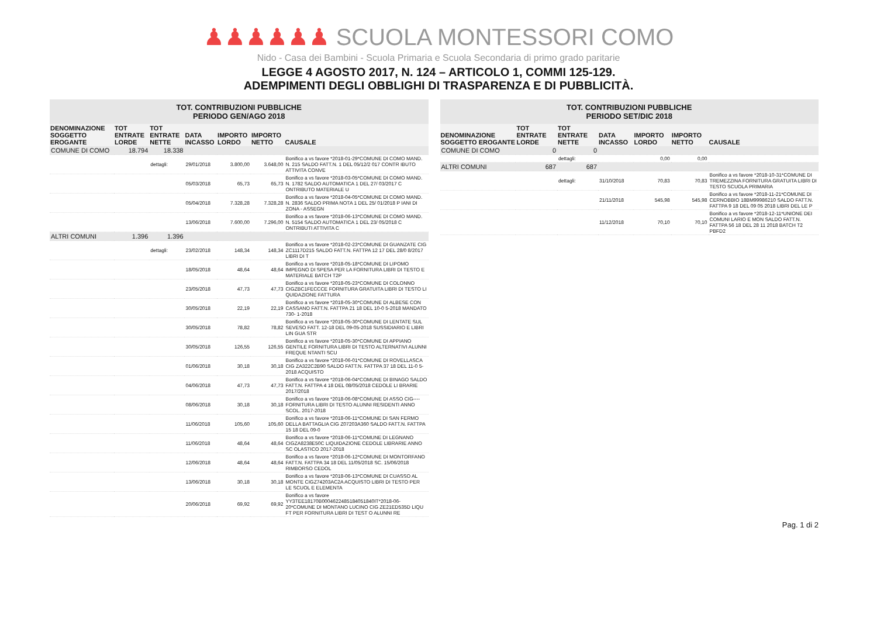♟♟♟♟♟♟ SCUOLA MONTESSORI COMO
Nido - Casa dei Bambini - Scuola Primaria e Scuola Secondaria di primo grado paritarie
LEGGE 4 AGOSTO 2017, N. 124 – ARTICOLO 1, COMMI 125-129.
ADEMPIMENTI DEGLI OBBLIGHI DI TRASPARENZA E DI PUBBLICITÀ.
| TOT. CONTRIBUZIONI PUBBLICHE PERIODO GEN/AGO 2018 | | | | | | |
| --- | --- | --- | --- | --- | --- | --- |
| DENOMINAZIONE SOGGETTO EROGANTE | TOT ENTRATE LORDE | TOT ENTRATE NETTE | DATA INCASSO | IMPORTO LORDO | IMPORTO NETTO | CAUSALE |
| COMUNE DI COMO | 18.794 | 18.338 | | | | |
| | | dettagli: | 29/01/2018 | 3.800,00 | 3.648,00 | Bonifico a vs favore *2018-01-29*COMUNE DI COMO MAND. N. 215 SALDO FATT.N. 1 DEL 05/12/2 017 CONTR IBUTO ATTIVITA CONVE |
| | | | 05/03/2018 | 65,73 | 65,73 | Bonifico a vs favore *2018-03-05*COMUNE DI COMO MAND. N. 1782 SALDO AUTOMATICA 1 DEL 27/ 03/2017 C ONTRIBUTO MATERIALE U |
| | | | 05/04/2018 | 7.328,28 | 7.328,28 | Bonifico a vs favore *2018-04-05*COMUNE DI COMO MAND. N. 2836 SALDO PRIMA NOTA 1 DEL 25/ 01/2018 P IANI DI ZONA - ASSEGN |
| | | | 13/06/2018 | 7.600,00 | 7.296,00 | Bonifico a vs favore *2018-06-13*COMUNE DI COMO MAND. N. 5154 SALDO AUTOMATICA 1 DEL 23/ 05/2018 C ONTRIBUTI ATTIVITA C |
| ALTRI COMUNI | 1.396 | 1.396 | | | | |
| | | dettagli: | 23/02/2018 | 148,34 | 148,34 | Bonifico a vs favore *2018-02-23*COMUNE DI GUANZATE CIG ZC1117D215 SALDO FATT.N. FATTPA 12 17 DEL 28/0 8/2017 LIBRI DI T |
| | | | 18/05/2018 | 48,64 | 48,64 | Bonifico a vs favore *2018-05-18*COMUNE DI LIPOMO IMPEGNO DI SPESA PER LA FORNITURA LIBRI DI TESTO E MATERIALE BATCH T2P |
| | | | 23/05/2018 | 47,73 | 47,73 | Bonifico a vs favore *2018-05-23*COMUNE DI COLONNO CIGZBC1FECCCE FORNITURA GRATUITA LIBRI DI TESTO LI QUIDAZIONE FATTURA |
| | | | 30/05/2018 | 22,19 | 22,19 | Bonifico a vs favore *2018-05-30*COMUNE DI ALBESE CON CASSANO FATT.N. FATTPA 21 18 DEL 10-0 5-2018 MANDATO 730- 1-2018 |
| | | | 30/05/2018 | 78,82 | 78,82 | Bonifico a vs favore *2018-05-30*COMUNE DI LENTATE SUL SEVESO FATT. 12-18 DEL 09-05-2018 SUSSIDIARIO E LIBRI LIN GUA STR |
| | | | 30/05/2018 | 126,55 | 126,55 | Bonifico a vs favore *2018-05-30*COMUNE DI APPIANO GENTILE FORNITURA LIBRI DI TESTO ALTERNATIVI ALUNNI FREQUE NTANTI SCU |
| | | | 01/06/2018 | 30,18 | 30,18 | Bonifico a vs favore *2018-06-01*COMUNE DI ROVELLASCA CIG ZA322C2B90 SALDO FATT.N. FATTPA 37 18 DEL 11-0 5-2018 ACQUISTO |
| | | | 04/06/2018 | 47,73 | 47,73 | Bonifico a vs favore *2018-06-04*COMUNE DI BINAGO SALDO FATT.N. FATTPA 4 18 DEL 08/05/2018 CEDOLE LI BRARIE 2017/2018 |
| | | | 08/06/2018 | 30,18 | 30,18 | Bonifico a vs favore *2018-06-08*COMUNE DI ASSO CIG---- FORNITURA LIBRI DI TESTO ALUNNI RESIDENTI ANNO SCOL. 2017-2018 |
| | | | 11/06/2018 | 105,60 | 105,60 | Bonifico a vs favore *2018-06-11*COMUNE DI SAN FERMO DELLA BATTAGLIA CIG Z07203A360 SALDO FATT.N. FATTPA 15 18 DEL 09-0 |
| | | | 11/06/2018 | 48,64 | 48,64 | Bonifico a vs favore *2018-06-11*COMUNE DI LEGNANO CIGZA8238E50C LIQUIDAZIONE CEDOLE LIBRARIE ANNO SC OLASTICO 2017-2018 |
| | | | 12/06/2018 | 48,64 | 48,64 | Bonifico a vs favore *2018-06-12*COMUNE DI MONTORFANO FATT.N. FATTPA 34 18 DEL 11/05/2018 SC. 15/06/2018 RIMBORSO CEDOL |
| | | | 13/06/2018 | 30,18 | 30,18 | Bonifico a vs favore *2018-06-13*COMUNE DI CUASSO AL MONTE CIGZ74203AC2A ACQUISTO LIBRI DI TESTO PER LE SCUOL E ELEMENTA |
| | | | 20/06/2018 | 69,92 | 69,92 | Bonifico a vs favore YY3TEE18170B0004622485184051840IT*2018-06-20*COMUNE DI MONTANO LUCINO CIG ZE21ED535D LIQU FT PER FORNITURA LIBRI DI TEST O ALUNNI RE |
| TOT. CONTRIBUZIONI PUBBLICHE PERIODO SET/DIC 2018 | | | | | | |
| --- | --- | --- | --- | --- | --- | --- |
| DENOMINAZIONE SOGGETTO EROGANTE | TOT ENTRATE LORDE | TOT ENTRATE NETTE | DATA INCASSO | IMPORTO LORDO | IMPORTO NETTO | CAUSALE |
| COMUNE DI COMO | 0 | 0 | | | | |
| | | dettagli: | | 0,00 | 0,00 | |
| ALTRI COMUNI | 687 | 687 | | | | |
| | | dettagli: | 31/10/2018 | 70,83 | 70,83 | Bonifico a vs favore *2018-10-31*COMUNE DI TREMEZZINA FORNITURA GRATUITA LIBRI DI TESTO SCUOLA PRIMARIA |
| | | | 21/11/2018 | 545,98 | 545,98 | Bonifico a vs favore *2018-11-21*COMUNE DI CERNOBBIO 18BM99986210 SALDO FATT.N. FATTPA 9 18 DEL 09 05 2018 LIBRI DEL LE P |
| | | | 11/12/2018 | 70,10 | 70,10 | Bonifico a vs favore *2018-12-11*UNIONE DEI COMUNI LARIO E MON SALDO FATT.N. FATTPA 56 18 DEL 28 11 2018 BATCH T2 PBFD2 |
Pag. 1 di 2